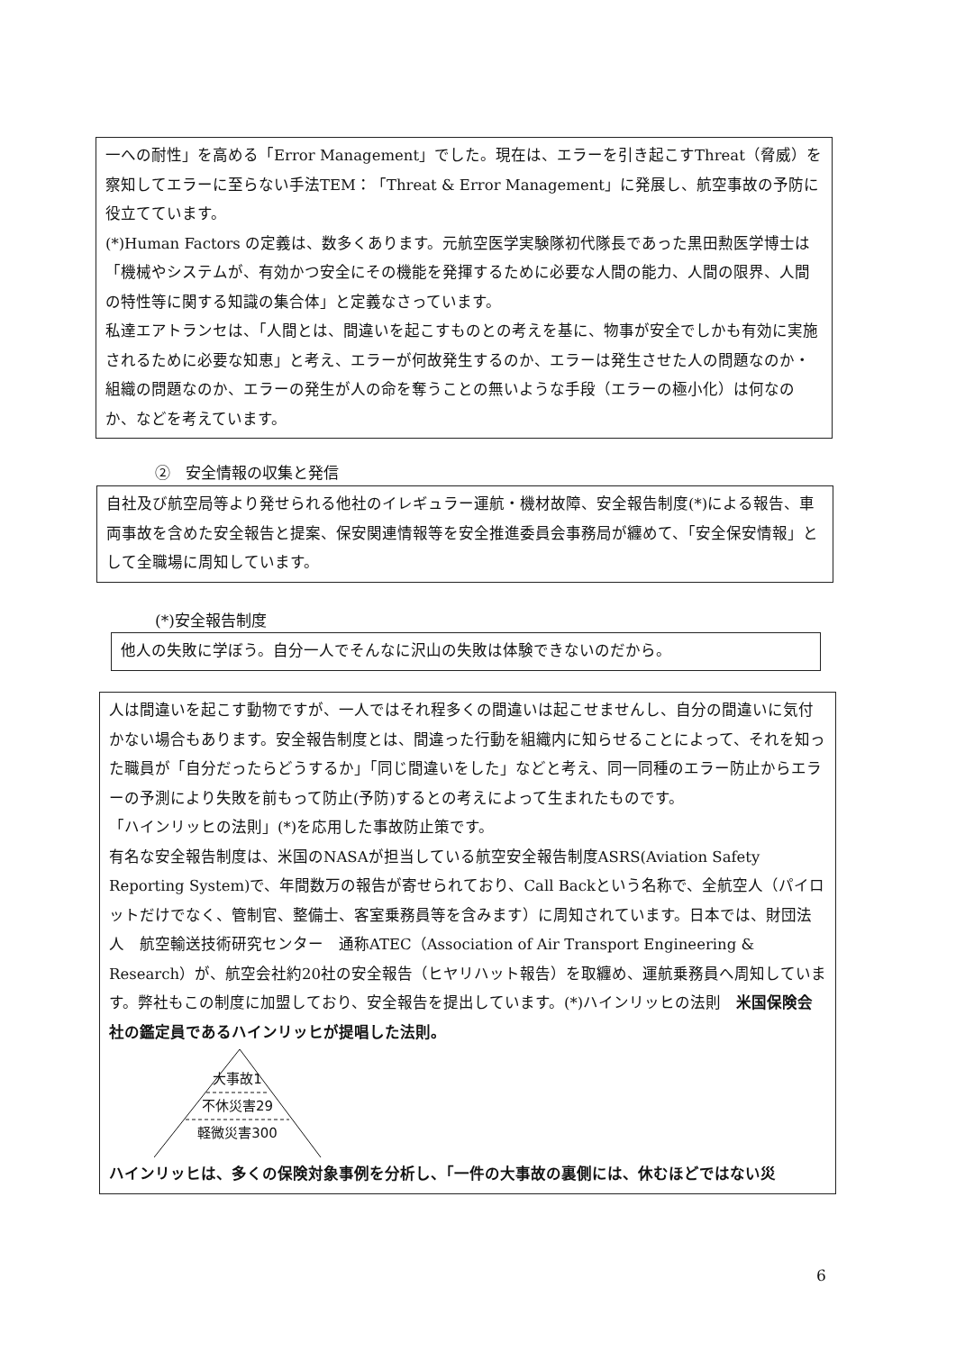一への耐性」を高める「Error Management」でした。現在は、エラーを引き起こすThreat（脅威）を察知してエラーに至らない手法TEM：「Threat & Error Management」に発展し、航空事故の予防に役立てています。
(*)Human Factors の定義は、数多くあります。元航空医学実験隊初代隊長であった黒田勲医学博士は「機械やシステムが、有効かつ安全にその機能を発揮するために必要な人間の能力、人間の限界、人間の特性等に関する知識の集合体」と定義なさっています。
私達エアトランセは、「人間とは、間違いを起こすものとの考えを基に、物事が安全でしかも有効に実施されるために必要な知恵」と考え、エラーが何故発生するのか、エラーは発生させた人の問題なのか・組織の問題なのか、エラーの発生が人の命を奪うことの無いような手段（エラーの極小化）は何なのか、などを考えています。
②　安全情報の収集と発信
自社及び航空局等より発せられる他社のイレギュラー運航・機材故障、安全報告制度(*)による報告、車両事故を含めた安全報告と提案、保安関連情報等を安全推進委員会事務局が纏めて、「安全保安情報」として全職場に周知しています。
(*)安全報告制度
他人の失敗に学ぼう。自分一人でそんなに沢山の失敗は体験できないのだから。
人は間違いを起こす動物ですが、一人ではそれ程多くの間違いは起こせませんし、自分の間違いに気付かない場合もあります。安全報告制度とは、間違った行動を組織内に知らせることによって、それを知った職員が「自分だったらどうするか」「同じ間違いをした」などと考え、同一同種のエラー防止からエラーの予測により失敗を前もって防止(予防)するとの考えによって生まれたものです。
「ハインリッヒの法則」(*)を応用した事故防止策です。
有名な安全報告制度は、米国のNASAが担当している航空安全報告制度ASRS(Aviation Safety Reporting System)で、年間数万の報告が寄せられており、Call Backという名称で、全航空人（パイロットだけでなく、管制官、整備士、客室乗務員等を含みます）に周知されています。日本では、財団法人　航空輸送技術研究センター　通称ATEC（Association of Air Transport Engineering & Research）が、航空会社約20社の安全報告（ヒヤリハット報告）を取纏め、運航乗務員へ周知しています。弊社もこの制度に加盟しており、安全報告を提出しています。(*)ハインリッヒの法則　米国保険会社の鑑定員であるハインリッヒが提唱した法則。
大事故1
不休災害29
軽微災害300
ハインリッヒは、多くの保険対象事例を分析し、「一件の大事故の裏側には、休むほどではない災
6